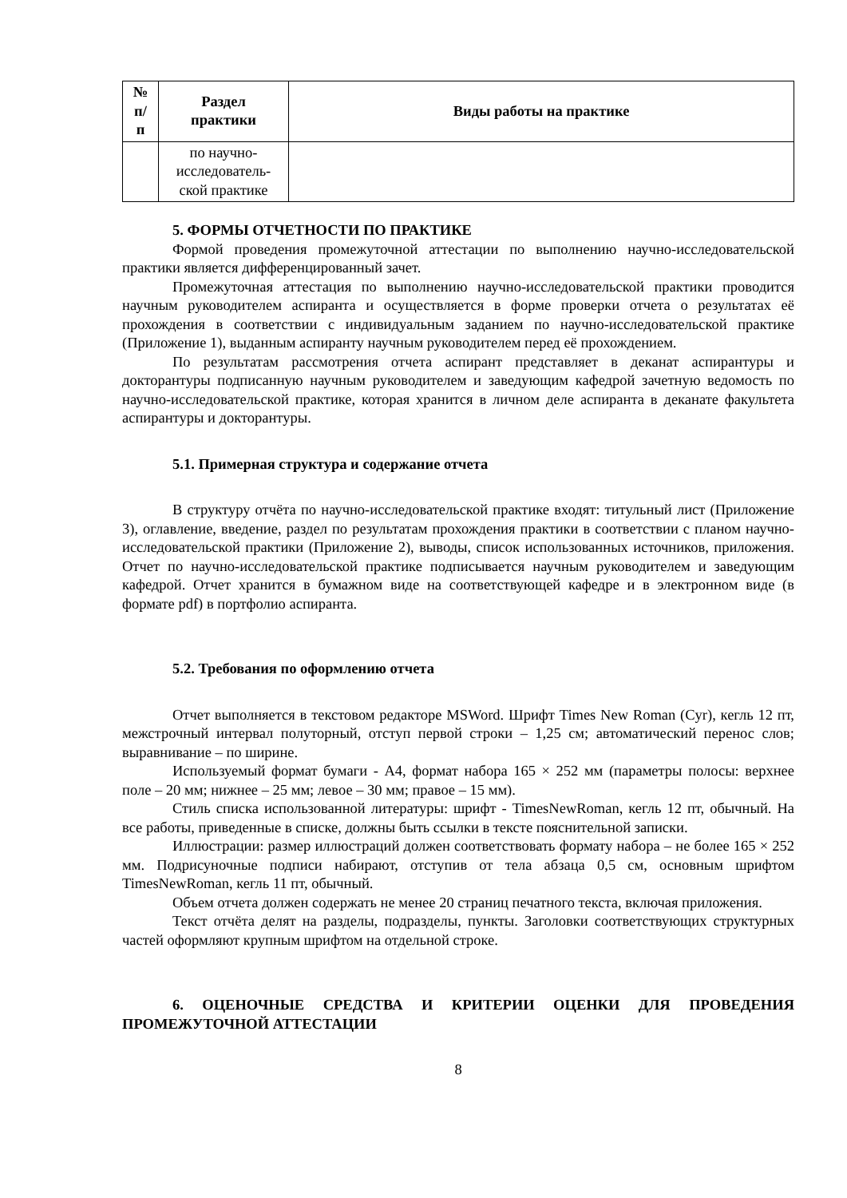| № п/ п | Раздел практики | Виды работы на практике |
| --- | --- | --- |
| | по научно- исследователь- ской практике | |
5. ФОРМЫ ОТЧЕТНОСТИ ПО ПРАКТИКЕ
Формой проведения промежуточной аттестации по выполнению научно-исследовательской практики является дифференцированный зачет.
Промежуточная аттестация по выполнению научно-исследовательской практики проводится научным руководителем аспиранта и осуществляется в форме проверки отчета о результатах её прохождения в соответствии с индивидуальным заданием по научно-исследовательской практике (Приложение 1), выданным аспиранту научным руководителем перед её прохождением.
По результатам рассмотрения отчета аспирант представляет в деканат аспирантуры и докторантуры подписанную научным руководителем и заведующим кафедрой зачетную ведомость по научно-исследовательской практике, которая хранится в личном деле аспиранта в деканате факультета аспирантуры и докторантуры.
5.1. Примерная структура и содержание отчета
В структуру отчёта по научно-исследовательской практике входят: титульный лист (Приложение 3), оглавление, введение, раздел по результатам прохождения практики в соответствии с планом научно-исследовательской практики (Приложение 2), выводы, список использованных источников, приложения. Отчет по научно-исследовательской практике подписывается научным руководителем и заведующим кафедрой. Отчет хранится в бумажном виде на соответствующей кафедре и в электронном виде (в формате pdf) в портфолио аспиранта.
5.2. Требования по оформлению отчета
Отчет выполняется в текстовом редакторе MSWord. Шрифт Times New Roman (Cyr), кегль 12 пт, межстрочный интервал полуторный, отступ первой строки – 1,25 см; автоматический перенос слов; выравнивание – по ширине.
Используемый формат бумаги - А4, формат набора 165 × 252 мм (параметры полосы: верхнее поле – 20 мм; нижнее – 25 мм; левое – 30 мм; правое – 15 мм).
Стиль списка использованной литературы: шрифт - TimesNewRoman, кегль 12 пт, обычный. На все работы, приведенные в списке, должны быть ссылки в тексте пояснительной записки.
Иллюстрации: размер иллюстраций должен соответствовать формату набора – не более 165 × 252 мм. Подрисуночные подписи набирают, отступив от тела абзаца 0,5 см, основным шрифтом TimesNewRoman, кегль 11 пт, обычный.
Объем отчета должен содержать не менее 20 страниц печатного текста, включая приложения.
Текст отчёта делят на разделы, подразделы, пункты. Заголовки соответствующих структурных частей оформляют крупным шрифтом на отдельной строке.
6. ОЦЕНОЧНЫЕ СРЕДСТВА И КРИТЕРИИ ОЦЕНКИ ДЛЯ ПРОВЕДЕНИЯ ПРОМЕЖУТОЧНОЙ АТТЕСТАЦИИ
8